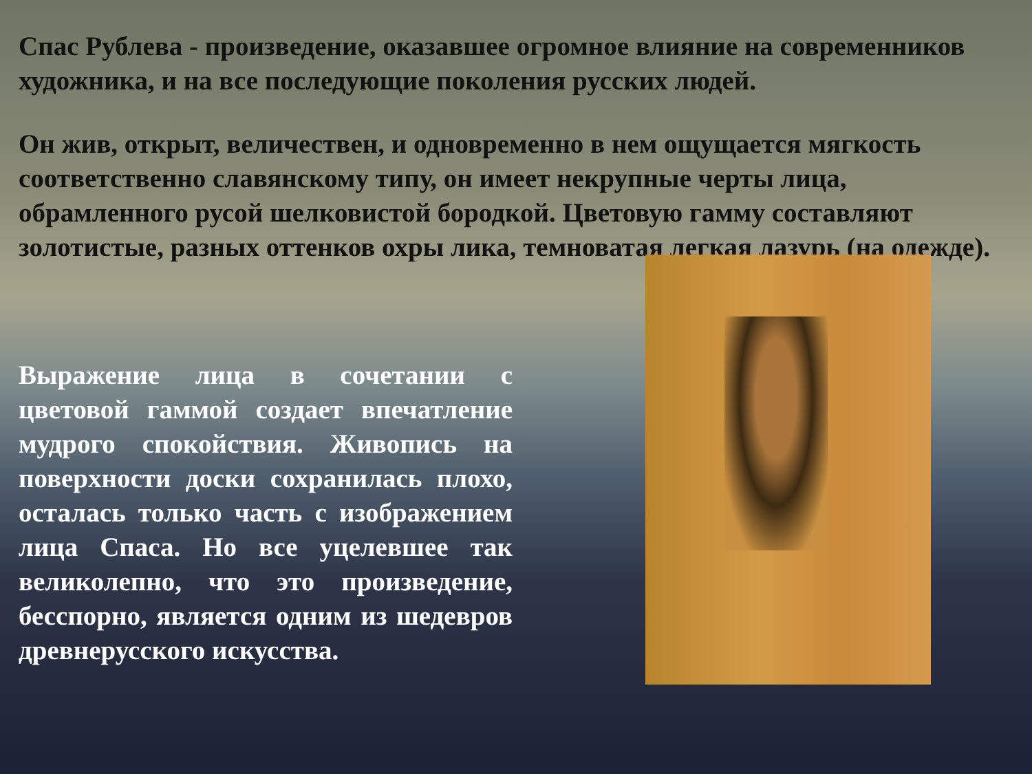Спас Рублева - произведение, оказавшее огромное влияние на современников художника, и на все последующие поколения русских людей.
Он жив, открыт, величествен, и одновременно в нем ощущается мягкость соответственно славянскому типу, он имеет некрупные черты лица, обрамленного русой шелковистой бородкой. Цветовую гамму составляют золотистые, разных оттенков охры лика, темноватая легкая лазурь (на одежде).
Выражение лица в сочетании с цветовой гаммой создает впечатление мудрого спокойствия. Живопись на поверхности доски сохранилась плохо, осталась только часть с изображением лица Спаса. Но все уцелевшее так великолепно, что это произведение, бесспорно, является одним из шедевров древнерусского искусства.